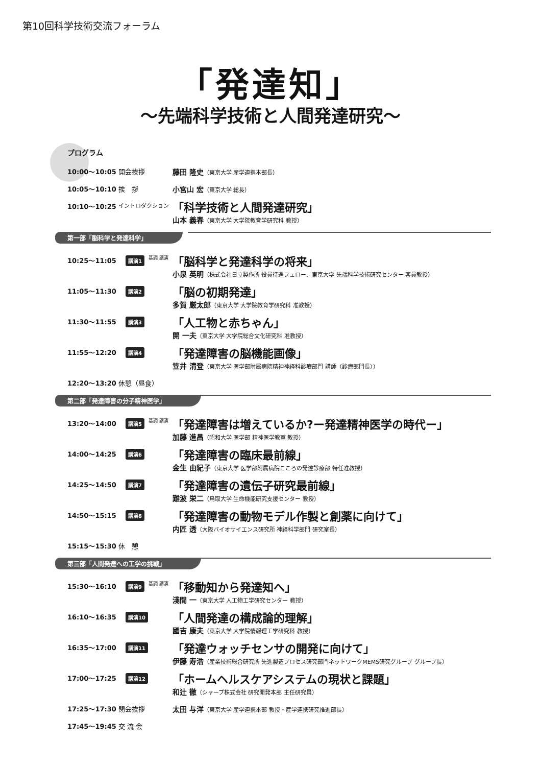第10回科学技術交流フォーラム
「発達知」
～先端科学技術と人間発達研究～
プログラム
10:00～10:05 開会挨拶 藤田 隆史（東京大学 産学連携本部長）
10:05～10:10 挨　拶 小宮山 宏（東京大学 総長）
10:10～10:25
イントロダクション
「科学技術と人間発達研究」
山本 義春（東京大学 大学院教育学研究科 教授）
第一部「脳科学と発達科学」
10:25～11:05
講演1 基調 講演
「脳科学と発達科学の将来」
小泉 英明（株式会社日立製作所 役員待遇フェロー、東京大学 先端科学技術研究センター 客員教授）
11:05～11:30
講演2
「脳の初期発達」
多賀 厳太郎（東京大学 大学院教育学研究科 准教授）
11:30～11:55
講演3
「人工物と赤ちゃん」
開 一夫（東京大学 大学院総合文化研究科 准教授）
11:55～12:20
講演4
「発達障害の脳機能画像」
笠井 清登（東京大学 医学部附属病院精神神経科診療部門 講師（診療部門長））
12:20～13:20 休憩（昼食）
第二部「発達障害の分子精神医学」
13:20～14:00
講演5 基調 講演
「発達障害は増えているか?ー発達精神医学の時代ー」
加藤 進昌（昭和大学 医学部 精神医学教室 教授）
14:00～14:25
講演6
「発達障害の臨床最前線」
金生 由紀子（東京大学 医学部附属病院こころの発達診療部 特任准教授）
14:25～14:50
講演7
「発達障害の遺伝子研究最前線」
難波 栄二（鳥取大学 生命機能研究支援センター 教授）
14:50～15:15
講演8
「発達障害の動物モデル作製と創薬に向けて」
内匠 透（大阪バイオサイエンス研究所 神経科学部門 研究室長）
15:15～15:30 休　憩
第三部「人間発達への工学の挑戦」
15:30～16:10
講演9 基調 講演
「移動知から発達知へ」
淺間 一（東京大学 人工物工学研究センター 教授）
16:10～16:35
講演10
「人間発達の構成論的理解」
國吉 康夫（東京大学 大学院情報理工学研究科 教授）
16:35～17:00
講演11
「発達ウォッチセンサの開発に向けて」
伊藤 寿浩（産業技術総合研究所 先進製造プロセス研究部門ネットワークMEMS研究グループ グループ長）
17:00～17:25
講演12
「ホームヘルスケアシステムの現状と課題」
和辻 徹（シャープ株式会社 研究開発本部 主任研究員）
17:25～17:30 閉会挨拶 太田 与洋（東京大学 産学連携本部 教授・産学連携研究推進部長）
17:45～19:45 交 流 会